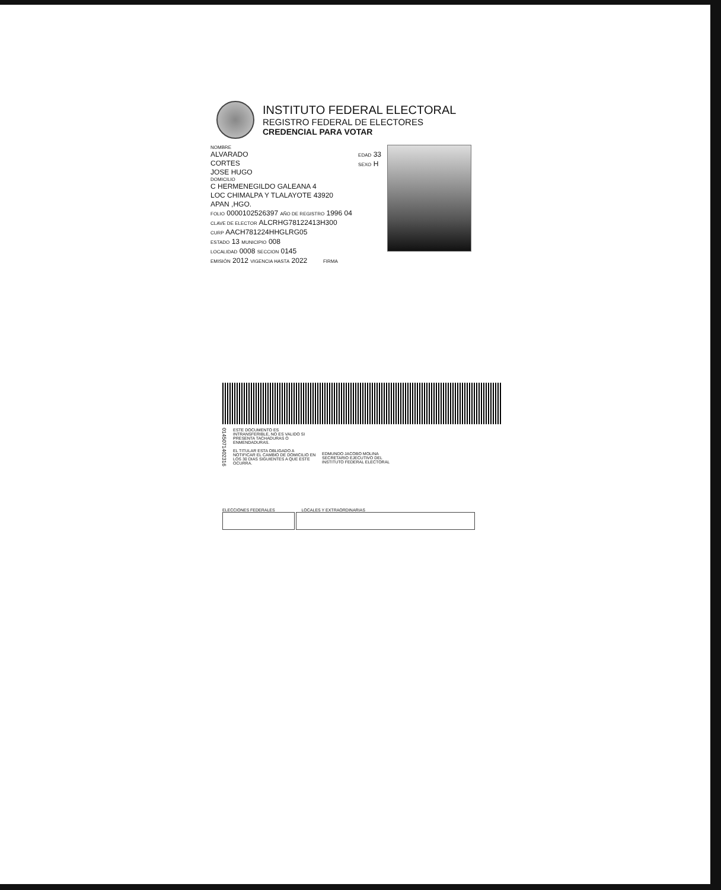INSTITUTO FEDERAL ELECTORAL
REGISTRO FEDERAL DE ELECTORES
CREDENCIAL PARA VOTAR
NOMBRE
ALVARADO
CORTES
JOSE HUGO
EDAD 33
SEXO H
DOMICILIO
C HERMENEGILDO GALEANA 4
LOC CHIMALPA Y TLALAYOTE 43920
APAN ,HGO.
FOLIO 0000102526397 AÑO DE REGISTRO 1996 04
CLAVE DE ELECTOR ALCRHG78122413H300
CURP AACH781224HHGLRG05
ESTADO 13 MUNICIPIO 008
LOCALIDAD 0008 SECCION 0145
EMISIÓN 2012 VIGENCIA HASTA 2022 FIRMA
0145071402316
ESTE DOCUMENTO ES INTRANSFERIBLE, NO ES VALIDO SI PRESENTA TACHADURAS O ENMENDADURAS.
EL TITULAR ESTA OBLIGADO A NOTIFICAR EL CAMBIO DE DOMICILIO EN LOS 30 DIAS SIGUIENTES A QUE ESTE OCURRA.
EDMUNDO JACOBO MOLINA
SECRETARIO EJECUTIVO DEL
INSTITUTO FEDERAL ELECTORAL
ELECCIONES FEDERALES LOCALES Y EXTRAORDINARIAS